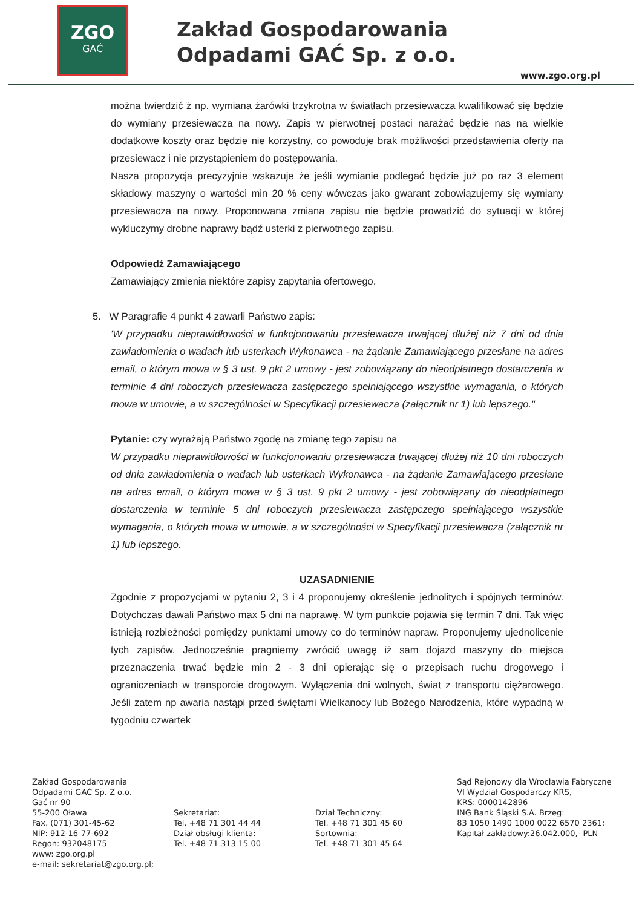ZGO
GAĆ
Zakład Gospodarowania
Odpadami GAĆ Sp. z o.o.
www.zgo.org.pl
można twierdzić ż np. wymiana żarówki trzykrotna w światłach przesiewacza kwalifikować się będzie do wymiany przesiewacza na nowy. Zapis w pierwotnej postaci narażać będzie nas na wielkie dodatkowe koszty oraz będzie nie korzystny, co powoduje brak możliwości przedstawienia oferty na przesiewacz i nie przystąpieniem do postępowania.
Nasza propozycja precyzyjnie wskazuje że jeśli wymianie podlegać będzie już po raz 3 element składowy maszyny o wartości min 20 % ceny wówczas jako gwarant zobowiązujemy się wymiany przesiewacza na nowy. Proponowana zmiana zapisu nie będzie prowadzić do sytuacji w której wykluczymy drobne naprawy bądź usterki z pierwotnego zapisu.
Odpowiedź Zamawiającego
Zamawiający zmienia niektóre zapisy zapytania ofertowego.
5. W Paragrafie 4 punkt 4 zawarli Państwo zapis:
'W przypadku nieprawidłowości w funkcjonowaniu przesiewacza trwającej dłużej niż 7 dni od dnia zawiadomienia o wadach lub usterkach Wykonawca - na żądanie Zamawiającego przesłane na adres email, o którym mowa w § 3 ust. 9 pkt 2 umowy - jest zobowiązany do nieodpłatnego dostarczenia w terminie 4 dni roboczych przesiewacza zastępczego spełniającego wszystkie wymagania, o których mowa w umowie, a w szczególności w Specyfikacji przesiewacza (załącznik nr 1) lub lepszego."
Pytanie: czy wyrażają Państwo zgodę na zmianę tego zapisu na
W przypadku nieprawidłowości w funkcjonowaniu przesiewacza trwającej dłużej niż 10 dni roboczych od dnia zawiadomienia o wadach lub usterkach Wykonawca - na żądanie Zamawiającego przesłane na adres email, o którym mowa w § 3 ust. 9 pkt 2 umowy - jest zobowiązany do nieodpłatnego dostarczenia w terminie 5 dni roboczych przesiewacza zastępczego spełniającego wszystkie wymagania, o których mowa w umowie, a w szczególności w Specyfikacji przesiewacza (załącznik nr 1) lub lepszego.
UZASADNIENIE
Zgodnie z propozycjami w pytaniu 2, 3 i 4 proponujemy określenie jednolitych i spójnych terminów. Dotychczas dawali Państwo max 5 dni na naprawę. W tym punkcie pojawia się termin 7 dni. Tak więc istnieją rozbieżności pomiędzy punktami umowy co do terminów napraw. Proponujemy ujednolicenie tych zapisów. Jednocześnie pragniemy zwrócić uwagę iż sam dojazd maszyny do miejsca przeznaczenia trwać będzie min 2 - 3 dni opierając się o przepisach ruchu drogowego i ograniczeniach w transporcie drogowym. Wyłączenia dni wolnych, świat z transportu ciężarowego. Jeśli zatem np awaria nastąpi przed świętami Wielkanocy lub Bożego Narodzenia, które wypadną w tygodniu czwartek
Zakład Gospodarowania
Odpadami GAĆ Sp. Z o.o.
Gać nr 90
55-200 Oława
Fax. (071) 301-45-62
NIP: 912-16-77-692
Regon: 932048175
www: zgo.org.pl
e-mail: sekretariat@zgo.org.pl;
Sekretariat:
Tel. +48 71 301 44 44
Dział obsługi klienta:
Tel. +48 71 313 15 00
Dział Techniczny:
Tel. +48 71 301 45 60
Sortownia:
Tel. +48 71 301 45 64
Sąd Rejonowy dla Wrocławia Fabryczne
VI Wydział Gospodarczy KRS,
KRS: 0000142896
ING Bank Śląski S.A. Brzeg:
83 1050 1490 1000 0022 6570 2361;
Kapitał zakładowy:26.042.000,- PLN